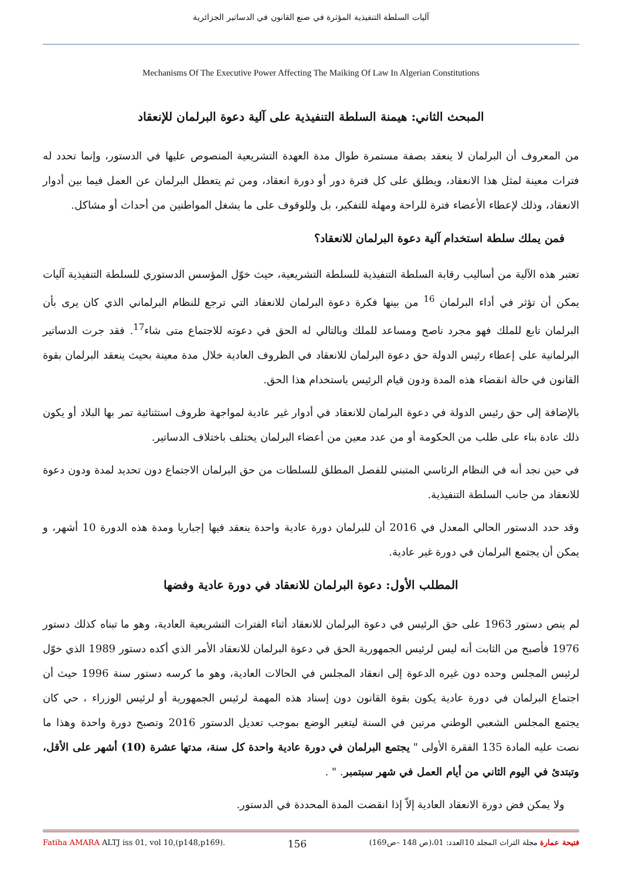آليات السلطة التنفيذية المؤثرة في صنع القانون في الدساتير الجزائرية
Mechanisms Of The Executive Power Affecting The Maiking Of Law In Algerian Constitutions
المبحث الثاني: هيمنة السلطة التنفيذية على آلية دعوة البرلمان للإنعقاد
من المعروف أن البرلمان لا ينعقد بصفة مستمرة طوال مدة العهدة التشريعية المنصوص عليها في الدستور، وإنما تحدد له فترات معينة لمثل هذا الانعقاد، ويطلق على كل فترة دور أو دورة انعقاد، ومن ثم يتعطل البرلمان عن العمل فيما بين أدوار الانعقاد، وذلك لإعطاء الأعضاء فترة للراحة ومهلة للتفكير، بل وللوقوف على ما يشغل المواطنين من أحداث أو مشاكل.
فمن يملك سلطة استخدام آلية دعوة البرلمان للانعقاد؟
تعتبر هذه الآلية من أساليب رقابة السلطة التنفيذية للسلطة التشريعية، حيث خوّل المؤسس الدستوري للسلطة التنفيذية آليات يمكن أن تؤثر في أداء البرلمان <sup>16</sup> من بينها فكرة دعوة البرلمان للانعقاد التي ترجع للنظام البرلماني الذي كان يرى بأن البرلمان تابع للملك فهو مجرد ناصح ومساعد للملك وبالتالي له الحق في دعوته للاجتماع متى شاء<sup>17</sup>. فقد جرت الدساتير البرلمانية على إعطاء رئيس الدولة حق دعوة البرلمان للانعقاد في الظروف العادية خلال مدة معينة بحيث ينعقد البرلمان بقوة القانون في حالة انقضاء هذه المدة ودون قيام الرئيس باستخدام هذا الحق.
بالإضافة إلى حق رئيس الدولة في دعوة البرلمان للانعقاد في أدوار غير عادية لمواجهة ظروف استثنائية تمر بها البلاد أو يكون ذلك عادة بناء على طلب من الحكومة أو من عدد معين من أعضاء البرلمان يختلف باختلاف الدساتير.
في حين نجد أنه في النظام الرئاسي المتبني للفصل المطلق للسلطات من حق البرلمان الاجتماع دون تحديد لمدة ودون دعوة للانعقاد من جانب السلطة التنفيذية.
وقد حدد الدستور الحالي المعدل في 2016 أن للبرلمان دورة عادية واحدة ينعقد فيها إجباريا ومدة هذه الدورة 10 أشهر، و يمكن أن يجتمع البرلمان في دورة غير عادية.
المطلب الأول: دعوة البرلمان للانعقاد في دورة عادية وفضها
لم ينص دستور 1963 على حق الرئيس في دعوة البرلمان للانعقاد أثناء الفترات التشريعية العادية، وهو ما تبناه كذلك دستور 1976 فأصبح من الثابت أنه ليس لرئيس الجمهورية الحق في دعوة البرلمان للانعقاد الأمر الذي أكده دستور 1989 الذي خوّل لرئيس المجلس وحده دون غيره الدعوة إلى انعقاد المجلس في الحالات العادية، وهو ما كرسه دستور سنة 1996 حيث أن اجتماع البرلمان في دورة عادية يكون بقوة القانون دون إسناد هذه المهمة لرئيس الجمهورية أو لرئيس الوزراء ، حي كان يجتمع المجلس الشعبي الوطني مرتين في السنة ليتغير الوضع بموجب تعديل الدستور 2016 وتصبح دورة واحدة وهذا ما نصت عليه المادة 135 الفقرة الأولى " يجتمع البرلمان في دورة عادية واحدة كل سنة، مدتها عشرة (10) أشهر على الأقل، وتبتدئ في اليوم الثاني من أيام العمل في شهر سبتمبر. " .
ولا يمكن فض دورة الانعقاد العادية إلاّ إذا انقضت المدة المحددة في الدستور.
Fatiha AMARA ALTJ iss 01, vol 10,(p148,p169). 156 فتيحة عمارة مجلة التراث المجلد 10العدد: 01،(ص 148 –ص169)